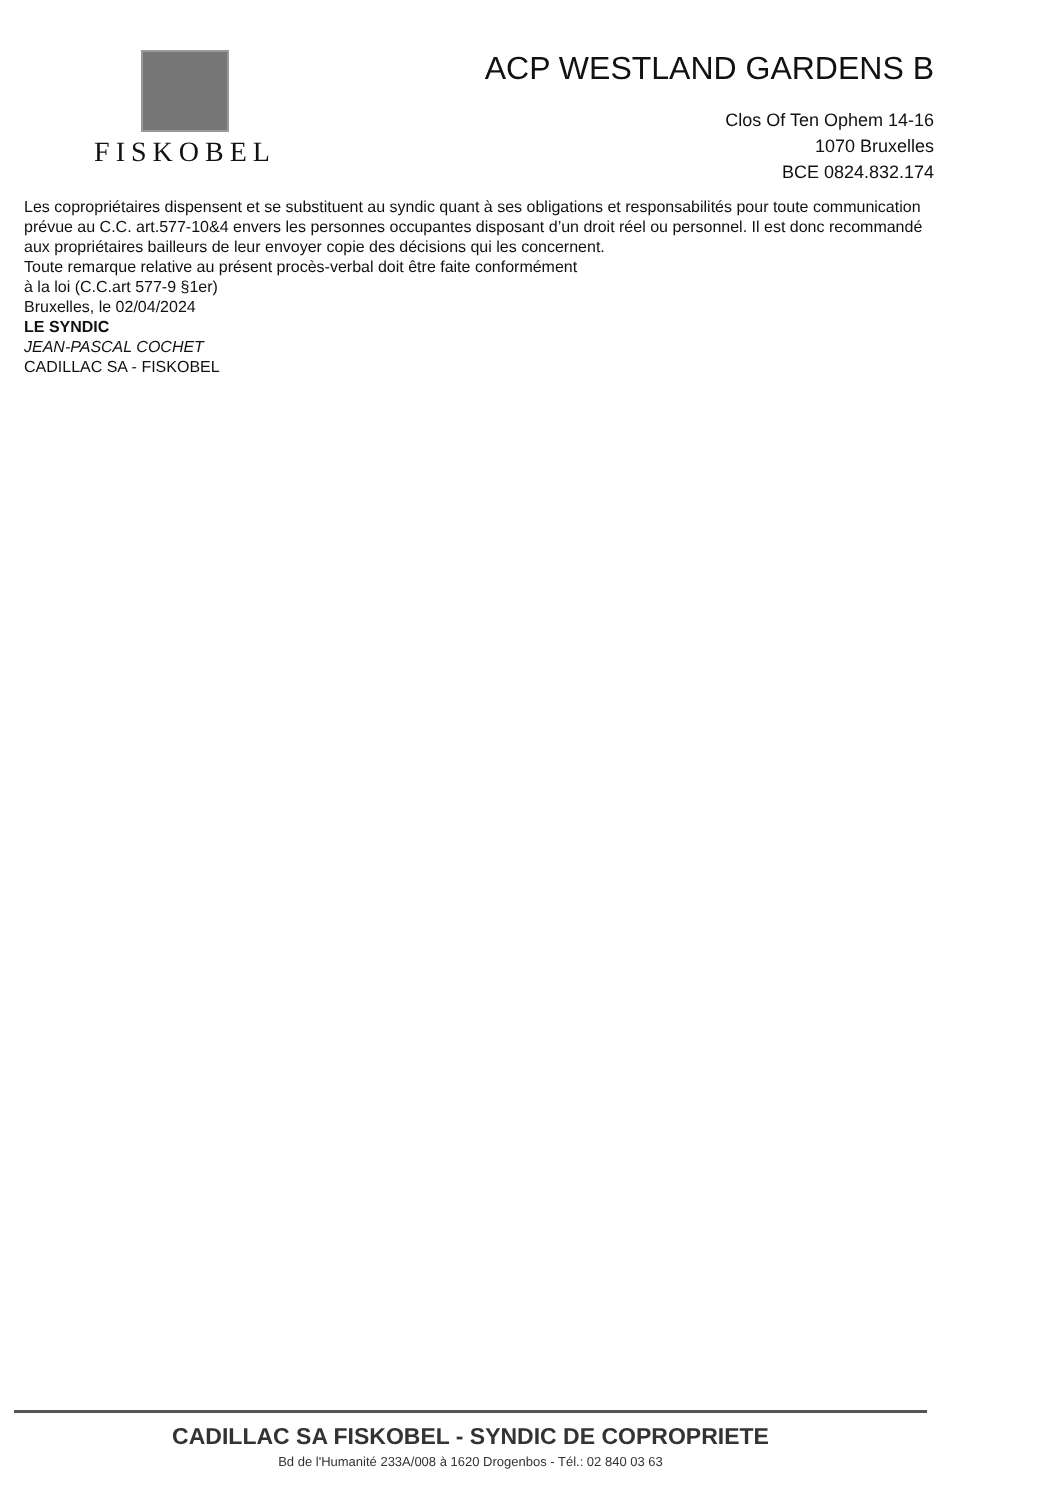FISKOBEL
ACP WESTLAND GARDENS B
Clos Of Ten Ophem 14-16
1070 Bruxelles
BCE 0824.832.174
Les copropriétaires dispensent et se substituent au syndic quant à ses obligations et responsabilités pour toute communication prévue au C.C. art.577-10&4 envers les personnes occupantes disposant d’un droit réel ou personnel. Il est donc recommandé aux propriétaires bailleurs de leur envoyer copie des décisions qui les concernent.
Toute remarque relative au présent procès-verbal doit être faite conformément
à la loi (C.C.art 577-9 §1er)
Bruxelles, le 02/04/2024
LE SYNDIC
JEAN-PASCAL COCHET
CADILLAC SA - FISKOBEL
CADILLAC SA FISKOBEL - SYNDIC DE COPROPRIETE
Bd de l'Humanité 233A/008 à 1620 Drogenbos - Tél.: 02 840 03 63